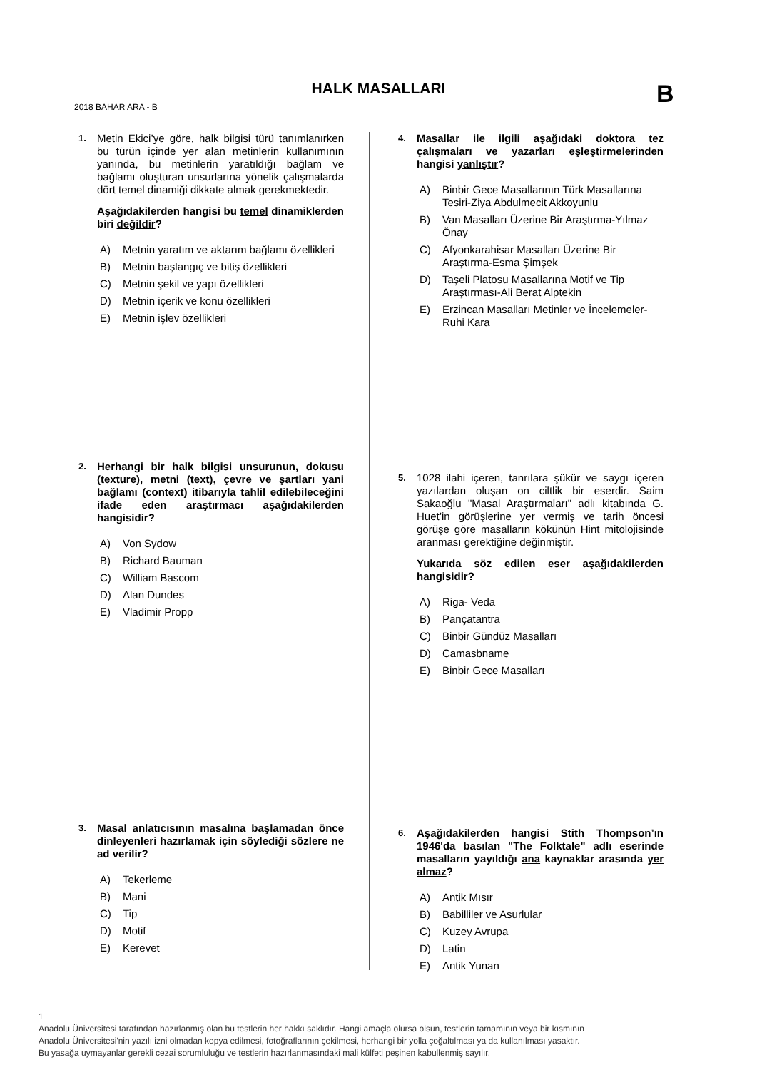HALK MASALLARI B
2018 BAHAR ARA - B
1.
Metin Ekici’ye göre, halk bilgisi türü tanımlanırken bu türün içinde yer alan metinlerin kullanımının yanında, bu metinlerin yaratıldığı bağlam ve bağlamı oluşturan unsurlarına yönelik çalışmalarda dört temel dinamiği dikkate almak gerekmektedir.
Aşağıdakilerden hangisi bu temel dinamiklerden biri değildir?
A) Metnin yaratım ve aktarım bağlamı özellikleri
B) Metnin başlangıç ve bitiş özellikleri
C) Metnin şekil ve yapı özellikleri
D) Metnin içerik ve konu özellikleri
E) Metnin işlev özellikleri
2.
Herhangi bir halk bilgisi unsurunun, dokusu (texture), metni (text), çevre ve şartları yani bağlamı (context) itibarıyla tahlil edilebileceğini ifade eden araştırmacı aşağıdakilerden hangisidir?
A) Von Sydow
B) Richard Bauman
C) William Bascom
D) Alan Dundes
E) Vladimir Propp
3.
Masal anlatıcısının masalına başlamadan önce dinleyenleri hazırlamak için söylediği sözlere ne ad verilir?
A) Tekerleme
B) Mani
C) Tip
D) Motif
E) Kerevet
4.
Masallar ile ilgili aşağıdaki doktora tez çalışmaları ve yazarları eşleştirmelerinden hangisi yanlıştır?
A) Binbir Gece Masallarının Türk Masallarına Tesiri-Ziya Abdulmecit Akkoyunlu
B) Van Masalları Üzerine Bir Araştırma-Yılmaz Önay
C) Afyonkarahisar Masalları Üzerine Bir Araştırma-Esma Şimşek
D) Taşeli Platosu Masallarına Motif ve Tip Araştırması-Ali Berat Alptekin
E) Erzincan Masalları Metinler ve İncelemeler-Ruhi Kara
5.
1028 ilahi içeren, tanrılara şükür ve saygı içeren yazılardan oluşan on ciltlik bir eserdir. Saim Sakaoğlu "Masal Araştırmaları" adlı kitabında G. Huet’in görüşlerine yer vermiş ve tarih öncesi görüşe göre masalların kökünün Hint mitolojisinde aranması gerektiğine değinmiştir.
Yukarıda söz edilen eser aşağıdakilerden hangisidir?
A) Riga- Veda
B) Pançatantra
C) Binbir Gündüz Masalları
D) Camasbname
E) Binbir Gece Masalları
6.
Aşağıdakilerden hangisi Stith Thompson’ın 1946'da basılan "The Folktale" adlı eserinde masalların yayıldığı ana kaynaklar arasında yer almaz?
A) Antik Mısır
B) Babilliler ve Asurlular
C) Kuzey Avrupa
D) Latin
E) Antik Yunan
1
Anadolu Üniversitesi tarafından hazırlanmış olan bu testlerin her hakkı saklıdır. Hangi amaçla olursa olsun, testlerin tamamının veya bir kısmının
Anadolu Üniversitesi'nin yazılı izni olmadan kopya edilmesi, fotoğraflarının çekilmesi, herhangi bir yolla çoğaltılması ya da kullanılması yasaktır.
Bu yasağa uymayanlar gerekli cezai sorumluluğu ve testlerin hazırlanmasındaki mali külfeti peşinen kabullenmiş sayılır.